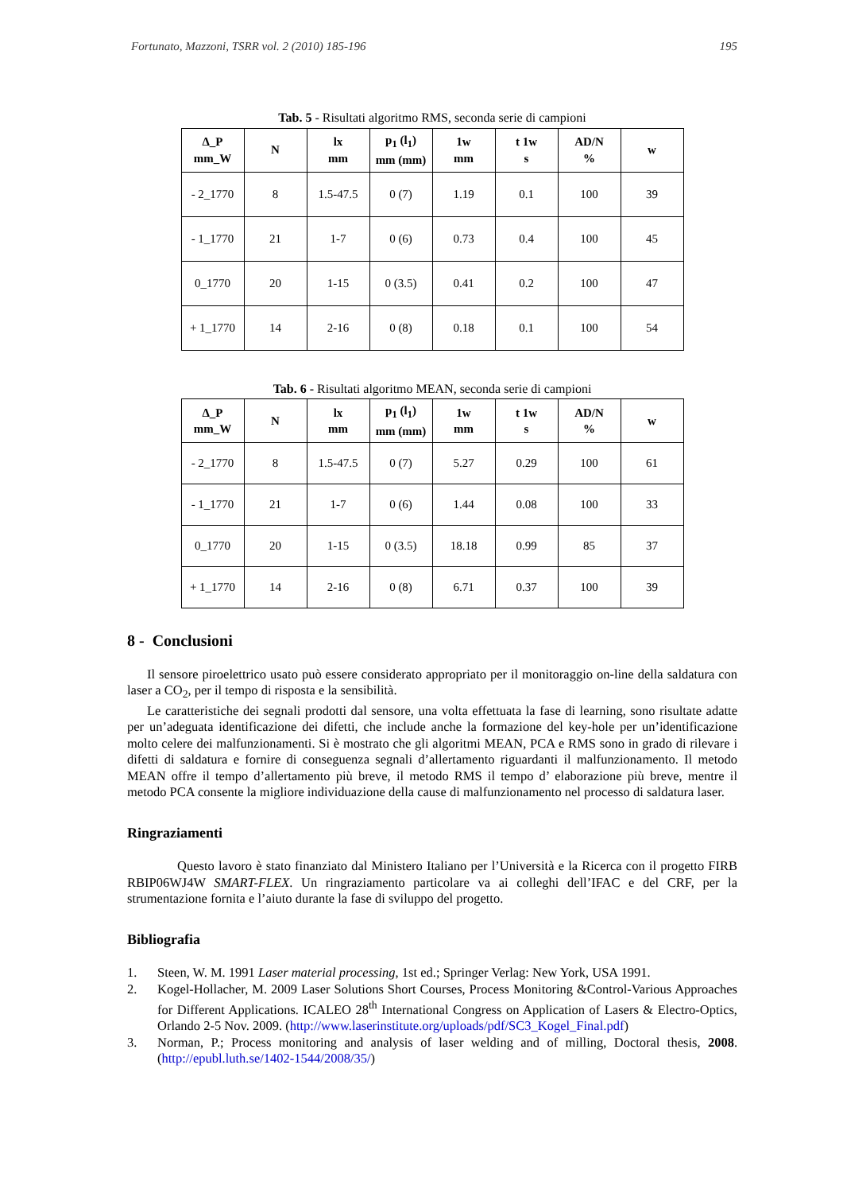Fortunato, Mazzoni, TSRR vol. 2 (2010) 185-196 195
Tab. 5 - Risultati algoritmo RMS, seconda serie di campioni
| Δ_P mm_W | N | lx mm | p<sub>1</sub> (l<sub>1</sub>) mm (mm) | 1w mm | t 1w s | AD/N % | w |
| --- | --- | --- | --- | --- | --- | --- | --- |
| - 2_1770 | 8 | 1.5-47.5 | 0 (7) | 1.19 | 0.1 | 100 | 39 |
| - 1_1770 | 21 | 1-7 | 0 (6) | 0.73 | 0.4 | 100 | 45 |
| 0_1770 | 20 | 1-15 | 0 (3.5) | 0.41 | 0.2 | 100 | 47 |
| + 1_1770 | 14 | 2-16 | 0 (8) | 0.18 | 0.1 | 100 | 54 |
Tab. 6 - Risultati algoritmo MEAN, seconda serie di campioni
| Δ_P mm_W | N | lx mm | p<sub>1</sub> (l<sub>1</sub>) mm (mm) | 1w mm | t 1w s | AD/N % | w |
| --- | --- | --- | --- | --- | --- | --- | --- |
| - 2_1770 | 8 | 1.5-47.5 | 0 (7) | 5.27 | 0.29 | 100 | 61 |
| - 1_1770 | 21 | 1-7 | 0 (6) | 1.44 | 0.08 | 100 | 33 |
| 0_1770 | 20 | 1-15 | 0 (3.5) | 18.18 | 0.99 | 85 | 37 |
| + 1_1770 | 14 | 2-16 | 0 (8) | 6.71 | 0.37 | 100 | 39 |
8 - Conclusioni
Il sensore piroelettrico usato può essere considerato appropriato per il monitoraggio on-line della saldatura con laser a CO<sub>2</sub>, per il tempo di risposta e la sensibilità.
Le caratteristiche dei segnali prodotti dal sensore, una volta effettuata la fase di learning, sono risultate adatte per un’adeguata identificazione dei difetti, che include anche la formazione del key-hole per un’identificazione molto celere dei malfunzionamenti. Si è mostrato che gli algoritmi MEAN, PCA e RMS sono in grado di rilevare i difetti di saldatura e fornire di conseguenza segnali d’allertamento riguardanti il malfunzionamento. Il metodo MEAN offre il tempo d’allertamento più breve, il metodo RMS il tempo d’ elaborazione più breve, mentre il metodo PCA consente la migliore individuazione della cause di malfunzionamento nel processo di saldatura laser.
Ringraziamenti
Questo lavoro è stato finanziato dal Ministero Italiano per l’Università e la Ricerca con il progetto FIRB RBIP06WJ4W SMART-FLEX. Un ringraziamento particolare va ai colleghi dell’IFAC e del CRF, per la strumentazione fornita e l’aiuto durante la fase di sviluppo del progetto.
Bibliografia
1. Steen, W. M. 1991 Laser material processing, 1st ed.; Springer Verlag: New York, USA 1991.
2. Kogel-Hollacher, M. 2009 Laser Solutions Short Courses, Process Monitoring &Control-Various Approaches for Different Applications. ICALEO 28<sup>th</sup> International Congress on Application of Lasers & Electro-Optics, Orlando 2-5 Nov. 2009. (http://www.laserinstitute.org/uploads/pdf/SC3_Kogel_Final.pdf)
3. Norman, P.; Process monitoring and analysis of laser welding and of milling, Doctoral thesis, 2008. (http://epubl.luth.se/1402-1544/2008/35/)